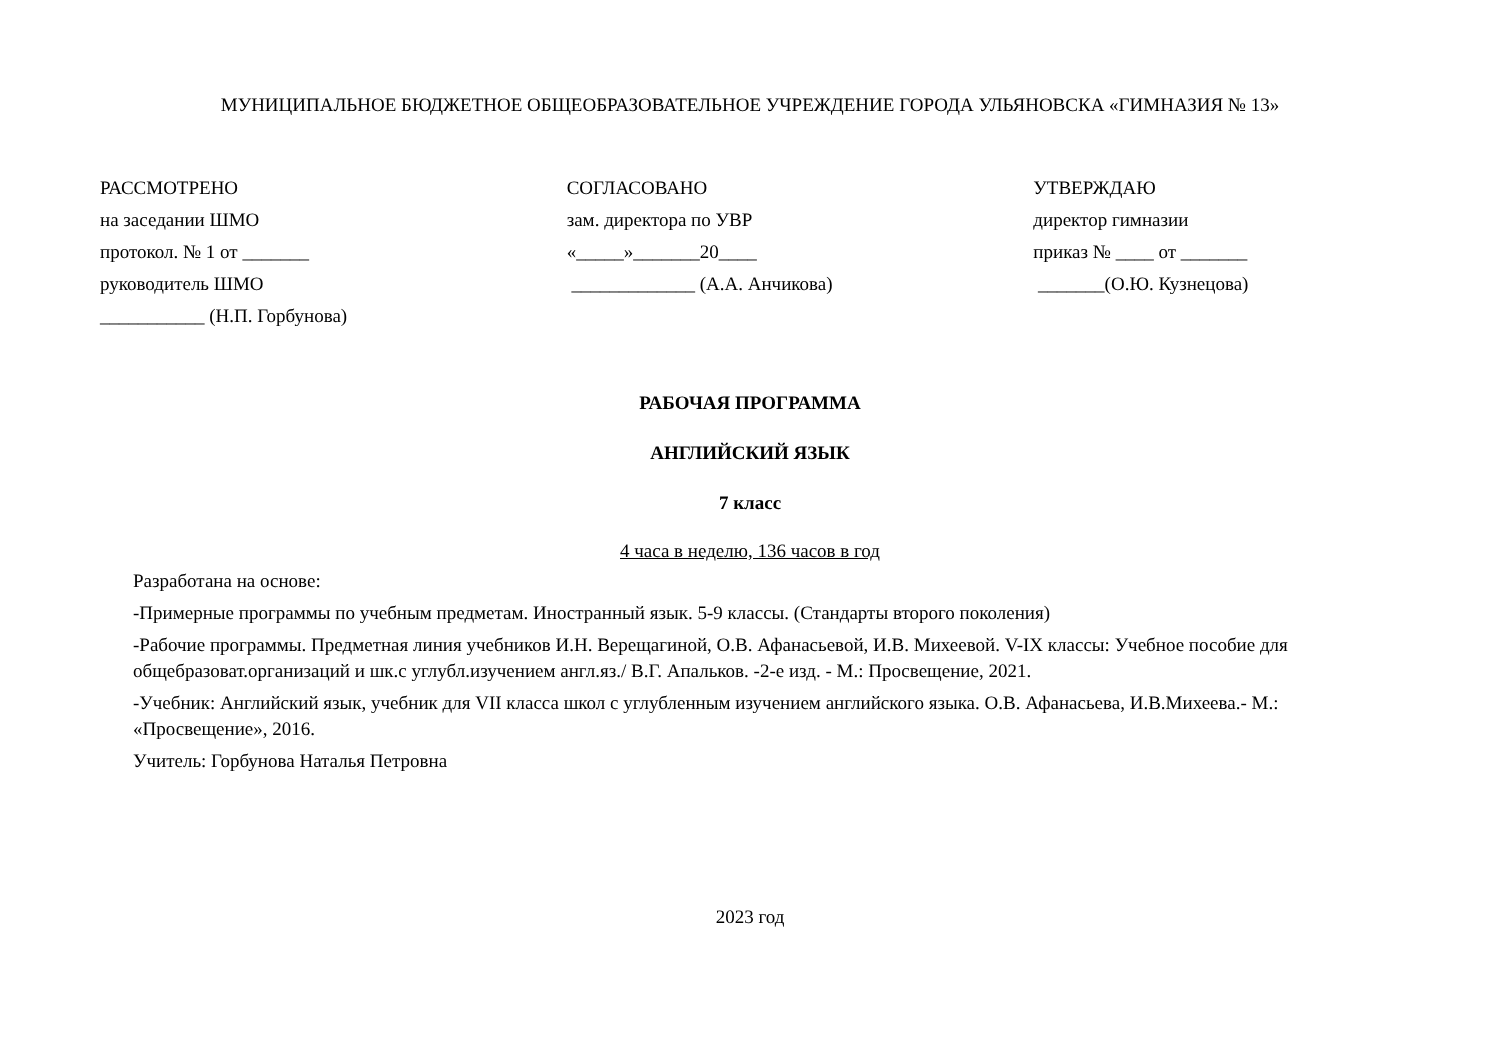МУНИЦИПАЛЬНОЕ БЮДЖЕТНОЕ ОБЩЕОБРАЗОВАТЕЛЬНОЕ УЧРЕЖДЕНИЕ ГОРОДА УЛЬЯНОВСКА «ГИМНАЗИЯ № 13»
РАССМОТРЕНО
на заседании ШМО
протокол. № 1 от _______
руководитель ШМО
___________ (Н.П. Горбунова)
СОГЛАСОВАНО
зам. директора по УВР
«_____»_______20____
_____________ (А.А. Анчикова)
УТВЕРЖДАЮ
директор гимназии
приказ № ____ от _______
_______(О.Ю. Кузнецова)
РАБОЧАЯ ПРОГРАММА
АНГЛИЙСКИЙ ЯЗЫК
7 класс
4 часа в неделю, 136 часов в год
Разработана на основе:
-Примерные программы по учебным предметам. Иностранный язык. 5-9 классы. (Стандарты второго поколения)
-Рабочие программы. Предметная линия учебников И.Н. Верещагиной, О.В. Афанасьевой, И.В. Михеевой. V-IX классы: Учебное пособие для общебразоват.организаций и шк.с углубл.изучением англ.яз./ В.Г. Апальков. -2-е изд. - М.: Просвещение, 2021.
-Учебник: Английский язык, учебник для VII класса школ с углубленным изучением английского языка. О.В. Афанасьева, И.В.Михеева.- М.: «Просвещение», 2016.
Учитель: Горбунова Наталья Петровна
2023 год